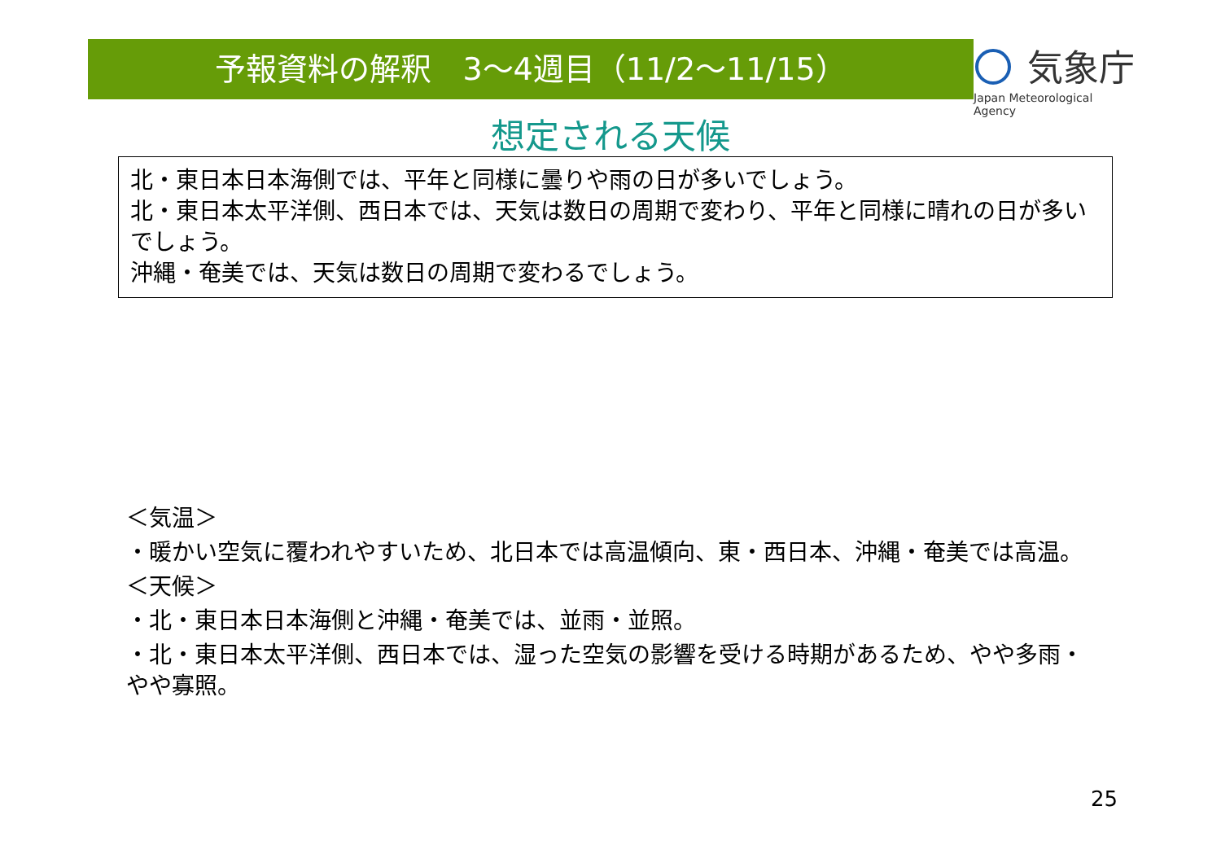予報資料の解釈　3～4週目（11/2～11/15）
気象庁
Japan Meteorological Agency
想定される天候
北・東日本日本海側では、平年と同様に曇りや雨の日が多いでしょう。
北・東日本太平洋側、西日本では、天気は数日の周期で変わり、平年と同様に晴れの日が多いでしょう。
沖縄・奄美では、天気は数日の周期で変わるでしょう。
＜気温＞
・暖かい空気に覆われやすいため、北日本では高温傾向、東・西日本、沖縄・奄美では高温。
＜天候＞
・北・東日本日本海側と沖縄・奄美では、並雨・並照。
・北・東日本太平洋側、西日本では、湿った空気の影響を受ける時期があるため、やや多雨・やや寡照。
25